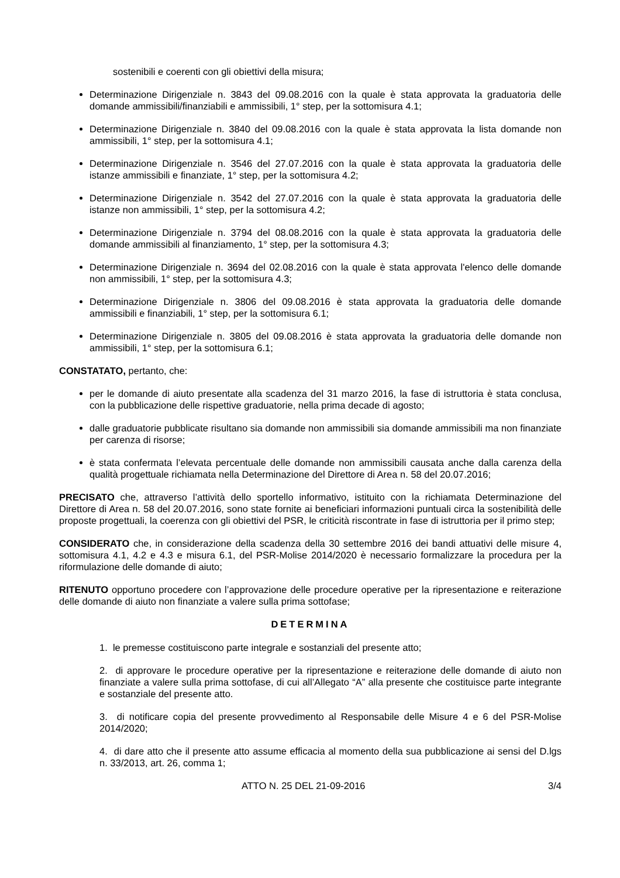sostenibili e coerenti con gli obiettivi della misura;
Determinazione Dirigenziale n. 3843 del 09.08.2016 con la quale è stata approvata la graduatoria delle domande ammissibili/finanziabili e ammissibili, 1° step, per la sottomisura 4.1;
Determinazione Dirigenziale n. 3840 del 09.08.2016 con la quale è stata approvata la lista domande non ammissibili, 1° step, per la sottomisura 4.1;
Determinazione Dirigenziale n. 3546 del 27.07.2016 con la quale è stata approvata la graduatoria delle istanze ammissibili e finanziate, 1° step, per la sottomisura 4.2;
Determinazione Dirigenziale n. 3542 del 27.07.2016 con la quale è stata approvata la graduatoria delle istanze non ammissibili, 1° step, per la sottomisura 4.2;
Determinazione Dirigenziale n. 3794 del 08.08.2016 con la quale è stata approvata la graduatoria delle domande ammissibili al finanziamento, 1° step, per la sottomisura 4.3;
Determinazione Dirigenziale n. 3694 del 02.08.2016 con la quale è stata approvata l'elenco delle domande non ammissibili, 1° step, per la sottomisura 4.3;
Determinazione Dirigenziale n. 3806 del 09.08.2016 è stata approvata la graduatoria delle domande ammissibili e finanziabili, 1° step, per la sottomisura 6.1;
Determinazione Dirigenziale n. 3805 del 09.08.2016 è stata approvata la graduatoria delle domande non ammissibili, 1° step, per la sottomisura 6.1;
CONSTATATO, pertanto, che:
per le domande di aiuto presentate alla scadenza del 31 marzo 2016, la fase di istruttoria è stata conclusa, con la pubblicazione delle rispettive graduatorie, nella prima decade di agosto;
dalle graduatorie pubblicate risultano sia domande non ammissibili sia domande ammissibili ma non finanziate per carenza di risorse;
è stata confermata l’elevata percentuale delle domande non ammissibili causata anche dalla carenza della qualità progettuale richiamata nella Determinazione del Direttore di Area n. 58 del 20.07.2016;
PRECISATO che, attraverso l’attività dello sportello informativo, istituito con la richiamata Determinazione del Direttore di Area n. 58 del 20.07.2016, sono state fornite ai beneficiari informazioni puntuali circa la sostenibilità delle proposte progettuali, la coerenza con gli obiettivi del PSR, le criticità riscontrate in fase di istruttoria per il primo step;
CONSIDERATO che, in considerazione della scadenza della 30 settembre 2016 dei bandi attuativi delle misure 4, sottomisura 4.1, 4.2 e 4.3 e misura 6.1, del PSR-Molise 2014/2020 è necessario formalizzare la procedura per la riformulazione delle domande di aiuto;
RITENUTO opportuno procedere con l’approvazione delle procedure operative per la ripresentazione e reiterazione delle domande di aiuto non finanziate a valere sulla prima sottofase;
DETERMINA
1. le premesse costituiscono parte integrale e sostanziali del presente atto;
2. di approvare le procedure operative per la ripresentazione e reiterazione delle domande di aiuto non finanziate a valere sulla prima sottofase, di cui all’Allegato “A” alla presente che costituisce parte integrante e sostanziale del presente atto.
3. di notificare copia del presente provvedimento al Responsabile delle Misure 4 e 6 del PSR-Molise 2014/2020;
4. di dare atto che il presente atto assume efficacia al momento della sua pubblicazione ai sensi del D.lgs n. 33/2013, art. 26, comma 1;
ATTO N. 25 DEL 21-09-2016 3/4